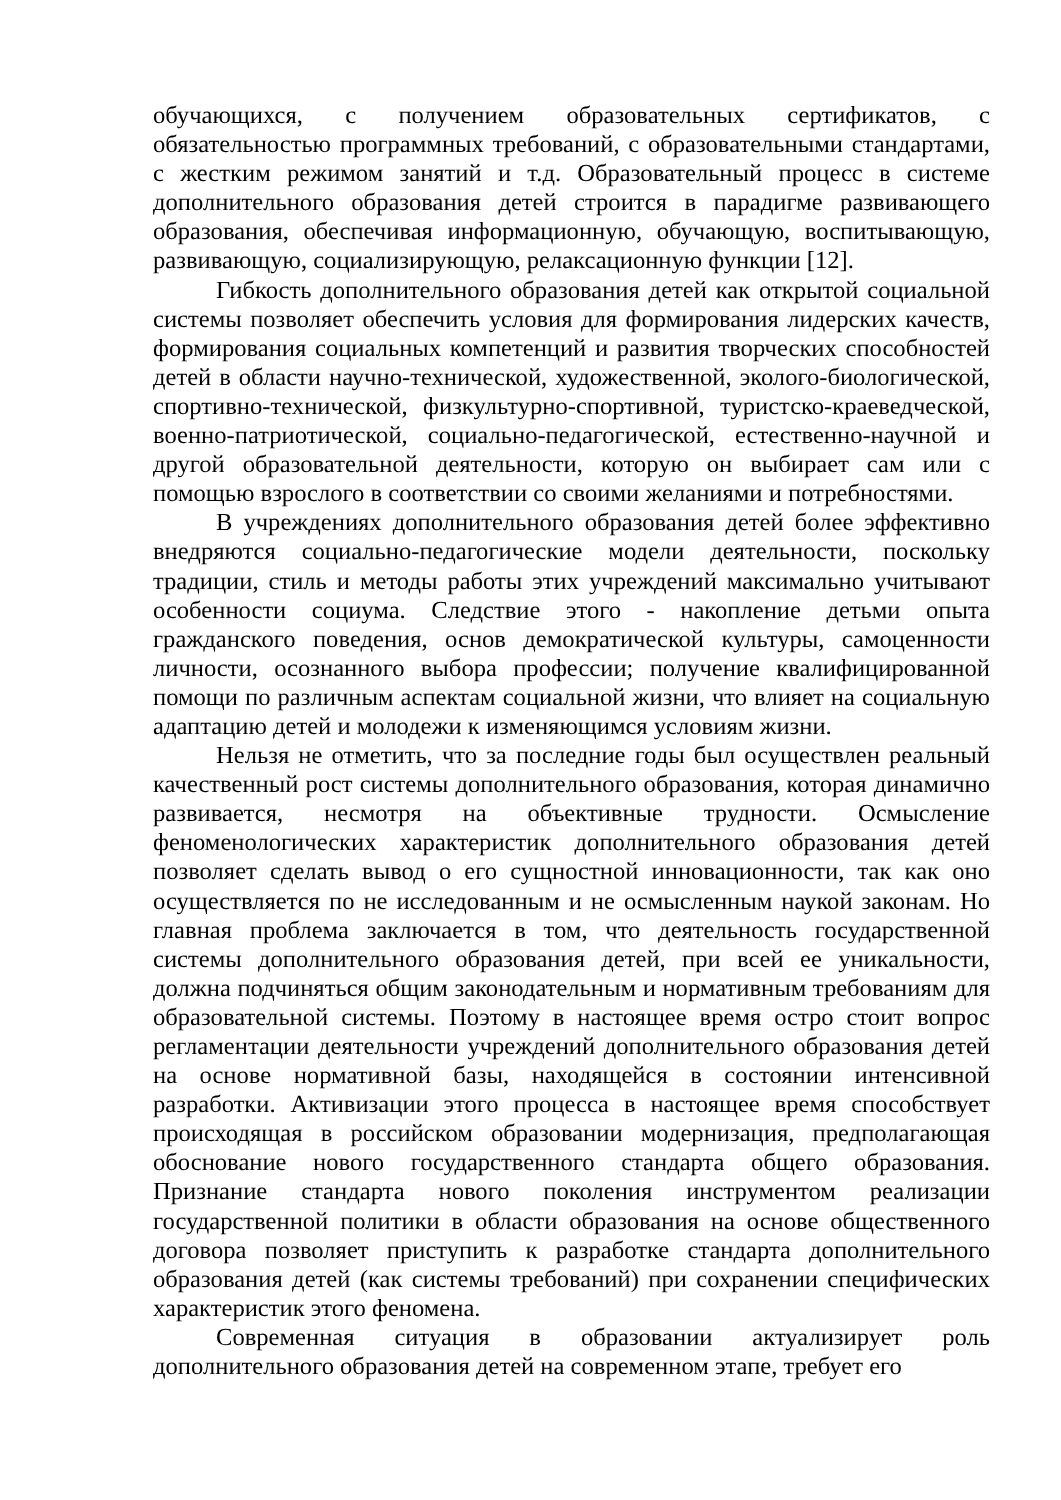обучающихся, с получением образовательных сертификатов, с обязательностью программных требований, с образовательными стандартами, с жестким режимом занятий и т.д. Образовательный процесс в системе дополнительного образования детей строится в парадигме развивающего образования, обеспечивая информационную, обучающую, воспитывающую, развивающую, социализирующую, релаксационную функции [12].
Гибкость дополнительного образования детей как открытой социальной системы позволяет обеспечить условия для формирования лидерских качеств, формирования социальных компетенций и развития творческих способностей детей в области научно-технической, художественной, эколого-биологической, спортивно-технической, физкультурно-спортивной, туристско-краеведческой, военно-патриотической, социально-педагогической, естественно-научной и другой образовательной деятельности, которую он выбирает сам или с помощью взрослого в соответствии со своими желаниями и потребностями.
В учреждениях дополнительного образования детей более эффективно внедряются социально-педагогические модели деятельности, поскольку традиции, стиль и методы работы этих учреждений максимально учитывают особенности социума. Следствие этого - накопление детьми опыта гражданского поведения, основ демократической культуры, самоценности личности, осознанного выбора профессии; получение квалифицированной помощи по различным аспектам социальной жизни, что влияет на социальную адаптацию детей и молодежи к изменяющимся условиям жизни.
Нельзя не отметить, что за последние годы был осуществлен реальный качественный рост системы дополнительного образования, которая динамично развивается, несмотря на объективные трудности. Осмысление феноменологических характеристик дополнительного образования детей позволяет сделать вывод о его сущностной инновационности, так как оно осуществляется по не исследованным и не осмысленным наукой законам. Но главная проблема заключается в том, что деятельность государственной системы дополнительного образования детей, при всей ее уникальности, должна подчиняться общим законодательным и нормативным требованиям для образовательной системы. Поэтому в настоящее время остро стоит вопрос регламентации деятельности учреждений дополнительного образования детей на основе нормативной базы, находящейся в состоянии интенсивной разработки. Активизации этого процесса в настоящее время способствует происходящая в российском образовании модернизация, предполагающая обоснование нового государственного стандарта общего образования. Признание стандарта нового поколения инструментом реализации государственной политики в области образования на основе общественного договора позволяет приступить к разработке стандарта дополнительного образования детей (как системы требований) при сохранении специфических характеристик этого феномена.
Современная ситуация в образовании актуализирует роль дополнительного образования детей на современном этапе, требует его